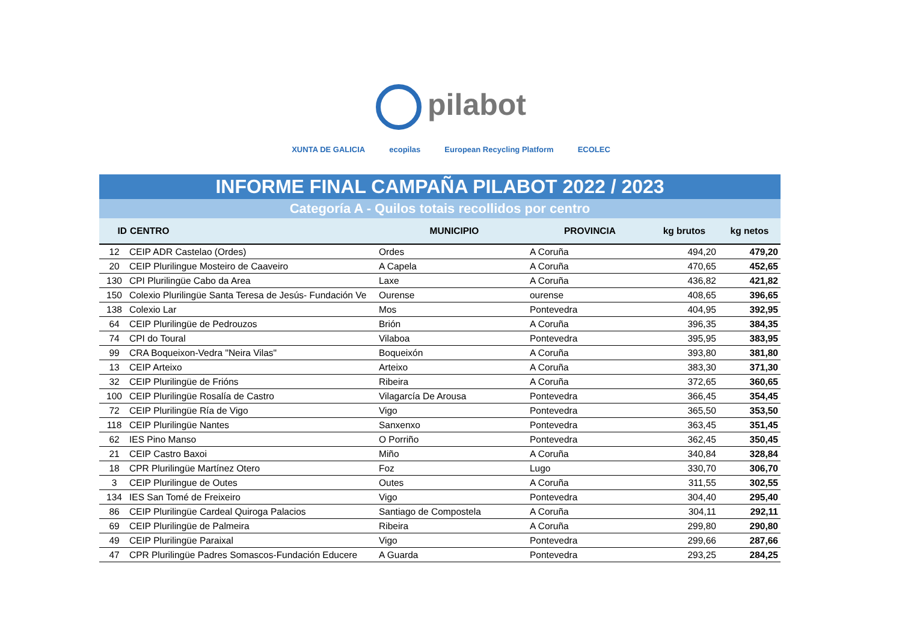pilabot
XUNTA DE GALICIA ecopilas European Recycling Platform ECOLEC
INFORME FINAL CAMPAÑA PILABOT 2022 / 2023
Categoría A - Quilos totais recollidos por centro
| ID | CENTRO | MUNICIPIO | PROVINCIA | kg brutos | kg netos |
| --- | --- | --- | --- | --- | --- |
| 12 | CEIP ADR Castelao (Ordes) | Ordes | A Coruña | 494,20 | 479,20 |
| 20 | CEIP Plurilingue Mosteiro de Caaveiro | A Capela | A Coruña | 470,65 | 452,65 |
| 130 | CPI Plurilingüe Cabo da Area | Laxe | A Coruña | 436,82 | 421,82 |
| 150 | Colexio Plurilingüe Santa Teresa de Jesús- Fundación Ve | Ourense | ourense | 408,65 | 396,65 |
| 138 | Colexio Lar | Mos | Pontevedra | 404,95 | 392,95 |
| 64 | CEIP Plurilingüe de Pedrouzos | Brión | A Coruña | 396,35 | 384,35 |
| 74 | CPI do Toural | Vilaboa | Pontevedra | 395,95 | 383,95 |
| 99 | CRA Boqueixon-Vedra "Neira Vilas" | Boqueixón | A Coruña | 393,80 | 381,80 |
| 13 | CEIP Arteixo | Arteixo | A Coruña | 383,30 | 371,30 |
| 32 | CEIP Plurilingüe de Frións | Ribeira | A Coruña | 372,65 | 360,65 |
| 100 | CEIP Plurilingüe Rosalía de Castro | Vilagarcía De Arousa | Pontevedra | 366,45 | 354,45 |
| 72 | CEIP Plurilingüe Ría de Vigo | Vigo | Pontevedra | 365,50 | 353,50 |
| 118 | CEIP Plurilingüe Nantes | Sanxenxo | Pontevedra | 363,45 | 351,45 |
| 62 | IES Pino Manso | O Porriño | Pontevedra | 362,45 | 350,45 |
| 21 | CEIP Castro Baxoi | Miño | A Coruña | 340,84 | 328,84 |
| 18 | CPR Plurilingüe Martínez Otero | Foz | Lugo | 330,70 | 306,70 |
| 3 | CEIP Plurilingue de Outes | Outes | A Coruña | 311,55 | 302,55 |
| 134 | IES San Tomé de Freixeiro | Vigo | Pontevedra | 304,40 | 295,40 |
| 86 | CEIP Plurilingüe Cardeal Quiroga Palacios | Santiago de Compostela | A Coruña | 304,11 | 292,11 |
| 69 | CEIP Plurilingüe de Palmeira | Ribeira | A Coruña | 299,80 | 290,80 |
| 49 | CEIP Plurilingüe Paraixal | Vigo | Pontevedra | 299,66 | 287,66 |
| 47 | CPR Plurilingüe Padres Somascos-Fundación Educere | A Guarda | Pontevedra | 293,25 | 284,25 |